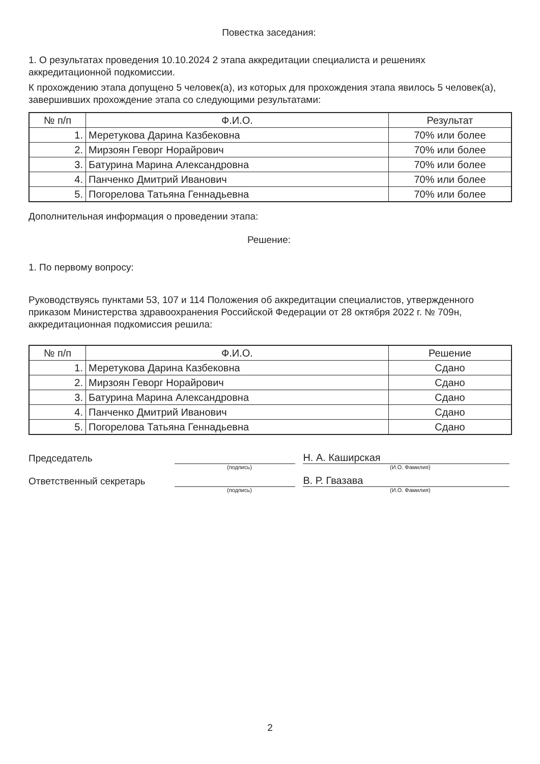Повестка заседания:
1. О результатах проведения 10.10.2024 2 этапа аккредитации специалиста и решениях аккредитационной подкомиссии.
К прохождению этапа допущено 5 человек(а), из которых для прохождения этапа явилось 5 человек(а), завершивших прохождение этапа со следующими результатами:
| № п/п | Ф.И.О. | Результат |
| --- | --- | --- |
| 1. | Меретукова Дарина Казбековна | 70% или более |
| 2. | Мирзоян Геворг Норайрович | 70% или более |
| 3. | Батурина Марина Александровна | 70% или более |
| 4. | Панченко Дмитрий Иванович | 70% или более |
| 5. | Погорелова Татьяна Геннадьевна | 70% или более |
Дополнительная информация о проведении этапа:
Решение:
1. По первому вопросу:
Руководствуясь пунктами 53, 107 и 114 Положения об аккредитации специалистов, утвержденного приказом Министерства здравоохранения Российской Федерации от 28 октября 2022 г. № 709н, аккредитационная подкомиссия решила:
| № п/п | Ф.И.О. | Решение |
| --- | --- | --- |
| 1. | Меретукова Дарина Казбековна | Сдано |
| 2. | Мирзоян Геворг Норайрович | Сдано |
| 3. | Батурина Марина Александровна | Сдано |
| 4. | Панченко Дмитрий Иванович | Сдано |
| 5. | Погорелова Татьяна Геннадьевна | Сдано |
Председатель
Н. А. Каширская
(подпись) (И.О. Фамилия)
Ответственный секретарь
В. Р. Гвазава
(подпись) (И.О. Фамилия)
2